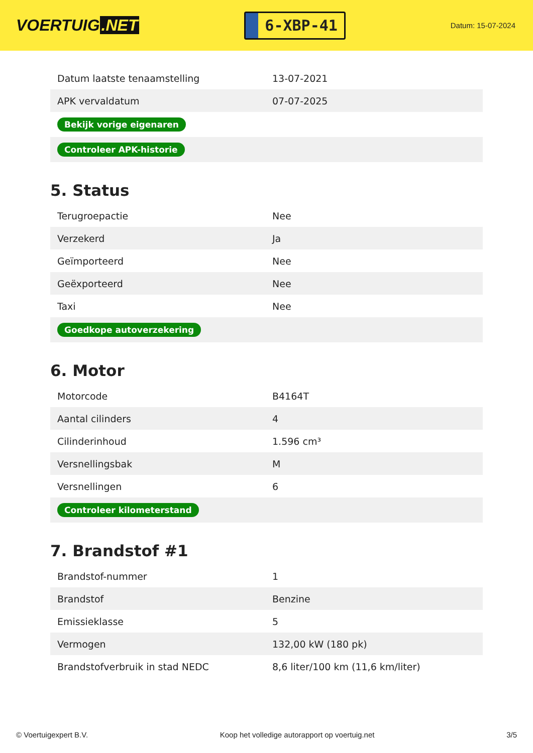VOERTUIG.NET
6-XBP-41
Datum: 15-07-2024
| Datum laatste tenaamstelling | 13-07-2021 |
| APK vervaldatum | 07-07-2025 |
| Bekijk vorige eigenaren | |
| Controleer APK-historie | |
5. Status
| Terugroepactie | Nee |
| Verzekerd | Ja |
| Geïmporteerd | Nee |
| Geëxporteerd | Nee |
| Taxi | Nee |
| Goedkope autoverzekering | |
6. Motor
| Motorcode | B4164T |
| Aantal cilinders | 4 |
| Cilinderinhoud | 1.596 cm³ |
| Versnellingsbak | M |
| Versnellingen | 6 |
| Controleer kilometerstand | |
7. Brandstof #1
| Brandstof-nummer | 1 |
| Brandstof | Benzine |
| Emissieklasse | 5 |
| Vermogen | 132,00 kW (180 pk) |
| Brandstofverbruik in stad NEDC | 8,6 liter/100 km (11,6 km/liter) |
© Voertuigexpert B.V. Koop het volledige autorapport op voertuig.net 3/5